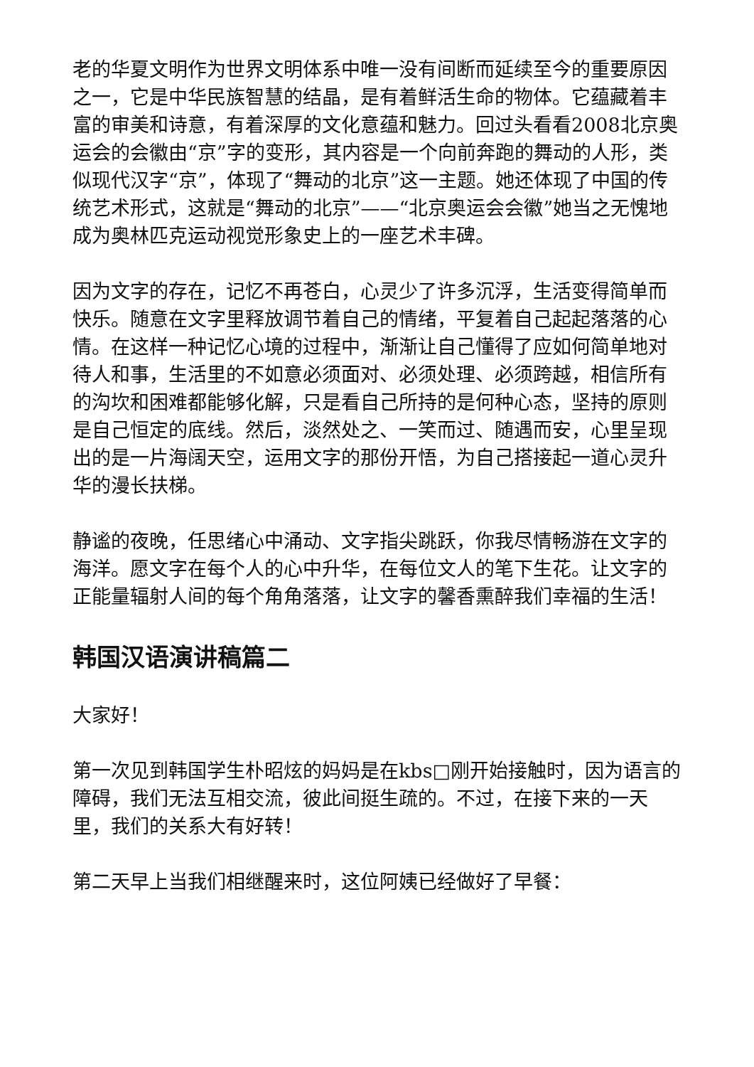老的华夏文明作为世界文明体系中唯一没有间断而延续至今的重要原因之一，它是中华民族智慧的结晶，是有着鲜活生命的物体。它蕴藏着丰富的审美和诗意，有着深厚的文化意蕴和魅力。回过头看看2008北京奥运会的会徽由“京”字的变形，其内容是一个向前奔跑的舞动的人形，类似现代汉字“京”，体现了“舞动的北京”这一主题。她还体现了中国的传统艺术形式，这就是“舞动的北京”——“北京奥运会会徽”她当之无愧地成为奥林匹克运动视觉形象史上的一座艺术丰碑。
因为文字的存在，记忆不再苍白，心灵少了许多沉浮，生活变得简单而快乐。随意在文字里释放调节着自己的情绪，平复着自己起起落落的心情。在这样一种记忆心境的过程中，渐渐让自己懂得了应如何简单地对待人和事，生活里的不如意必须面对、必须处理、必须跨越，相信所有的沟坎和困难都能够化解，只是看自己所持的是何种心态，坚持的原则是自己恒定的底线。然后，淡然处之、一笑而过、随遇而安，心里呈现出的是一片海阔天空，运用文字的那份开悟，为自己搭接起一道心灵升华的漫长扶梯。
静谧的夜晚，任思绪心中涌动、文字指尖跳跃，你我尽情畅游在文字的海洋。愿文字在每个人的心中升华，在每位文人的笔下生花。让文字的正能量辐射人间的每个角角落落，让文字的馨香熏醉我们幸福的生活！
韩国汉语演讲稿篇二
大家好！
第一次见到韩国学生朴昭炫的妈妈是在kbs□刚开始接触时，因为语言的障碍，我们无法互相交流，彼此间挺生疏的。不过，在接下来的一天里，我们的关系大有好转！
第二天早上当我们相继醒来时，这位阿姨已经做好了早餐：